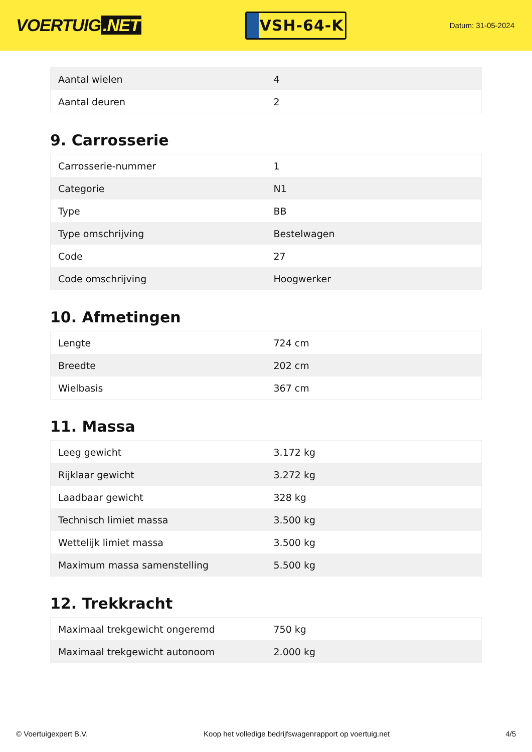VOERTUIG.NET
VSH-64-K
Datum: 31-05-2024
| Aantal wielen | 4 |
| Aantal deuren | 2 |
9. Carrosserie
| Carrosserie-nummer | 1 |
| Categorie | N1 |
| Type | BB |
| Type omschrijving | Bestelwagen |
| Code | 27 |
| Code omschrijving | Hoogwerker |
10. Afmetingen
| Lengte | 724 cm |
| Breedte | 202 cm |
| Wielbasis | 367 cm |
11. Massa
| Leeg gewicht | 3.172 kg |
| Rijklaar gewicht | 3.272 kg |
| Laadbaar gewicht | 328 kg |
| Technisch limiet massa | 3.500 kg |
| Wettelijk limiet massa | 3.500 kg |
| Maximum massa samenstelling | 5.500 kg |
12. Trekkracht
| Maximaal trekgewicht ongeremd | 750 kg |
| Maximaal trekgewicht autonoom | 2.000 kg |
© Voertuigexpert B.V. Koop het volledige bedrijfswagenrapport op voertuig.net 4/5